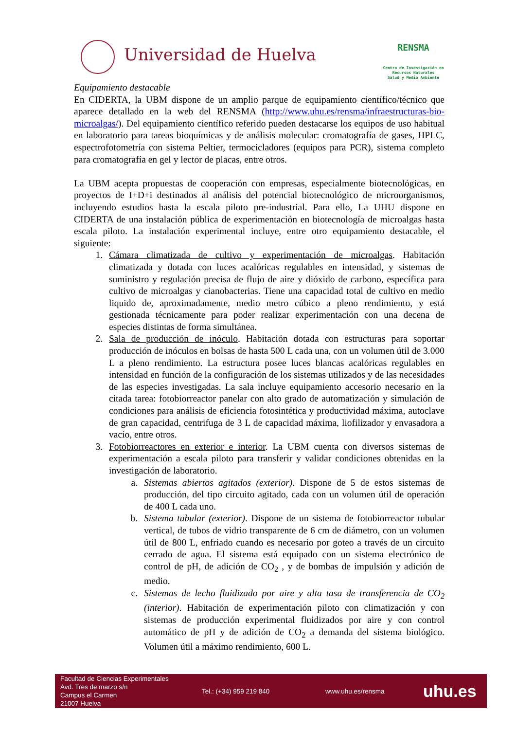Universidad de Huelva
RENSMA
Centro de Investigación en
Recursos Naturales
Salud y Medio Ambiente
Equipamiento destacable
En CIDERTA, la UBM dispone de un amplio parque de equipamiento científico/técnico que aparece detallado en la web del RENSMA (http://www.uhu.es/rensma/infraestructuras-bio-microalgas/). Del equipamiento científico referido pueden destacarse los equipos de uso habitual en laboratorio para tareas bioquímicas y de análisis molecular: cromatografía de gases, HPLC, espectrofotometría con sistema Peltier, termocicladores (equipos para PCR), sistema completo para cromatografía en gel y lector de placas, entre otros.
La UBM acepta propuestas de cooperación con empresas, especialmente biotecnológicas, en proyectos de I+D+i destinados al análisis del potencial biotecnológico de microorganismos, incluyendo estudios hasta la escala piloto pre-industrial. Para ello, La UHU dispone en CIDERTA de una instalación pública de experimentación en biotecnología de microalgas hasta escala piloto. La instalación experimental incluye, entre otro equipamiento destacable, el siguiente:
1. Cámara climatizada de cultivo y experimentación de microalgas. Habitación climatizada y dotada con luces acalóricas regulables en intensidad, y sistemas de suministro y regulación precisa de flujo de aire y dióxido de carbono, específica para cultivo de microalgas y cianobacterias. Tiene una capacidad total de cultivo en medio liquido de, aproximadamente, medio metro cúbico a pleno rendimiento, y está gestionada técnicamente para poder realizar experimentación con una decena de especies distintas de forma simultánea.
2. Sala de producción de inóculo. Habitación dotada con estructuras para soportar producción de inóculos en bolsas de hasta 500 L cada una, con un volumen útil de 3.000 L a pleno rendimiento. La estructura posee luces blancas acalóricas regulables en intensidad en función de la configuración de los sistemas utilizados y de las necesidades de las especies investigadas. La sala incluye equipamiento accesorio necesario en la citada tarea: fotobiorreactor panelar con alto grado de automatización y simulación de condiciones para análisis de eficiencia fotosintética y productividad máxima, autoclave de gran capacidad, centrifuga de 3 L de capacidad máxima, liofilizador y envasadora a vacío, entre otros.
3. Fotobiorreactores en exterior e interior. La UBM cuenta con diversos sistemas de experimentación a escala piloto para transferir y validar condiciones obtenidas en la investigación de laboratorio.
a. Sistemas abiertos agitados (exterior). Dispone de 5 de estos sistemas de producción, del tipo circuito agitado, cada con un volumen útil de operación de 400 L cada uno.
b. Sistema tubular (exterior). Dispone de un sistema de fotobiorreactor tubular vertical, de tubos de vidrio transparente de 6 cm de diámetro, con un volumen útil de 800 L, enfriado cuando es necesario por goteo a través de un circuito cerrado de agua. El sistema está equipado con un sistema electrónico de control de pH, de adición de CO<sub>2</sub> , y de bombas de impulsión y adición de medio.
c. Sistemas de lecho fluidizado por aire y alta tasa de transferencia de CO<sub>2</sub> (interior). Habitación de experimentación piloto con climatización y con sistemas de producción experimental fluidizados por aire y con control automático de pH y de adición de CO<sub>2</sub> a demanda del sistema biológico. Volumen útil a máximo rendimiento, 600 L.
Facultad de Ciencias Experimentales
Avd. Tres de marzo s/n
Campus el Carmen
21007 Huelva
Tel.: (+34) 959 219 840 www.uhu.es/rensma
uhu.es